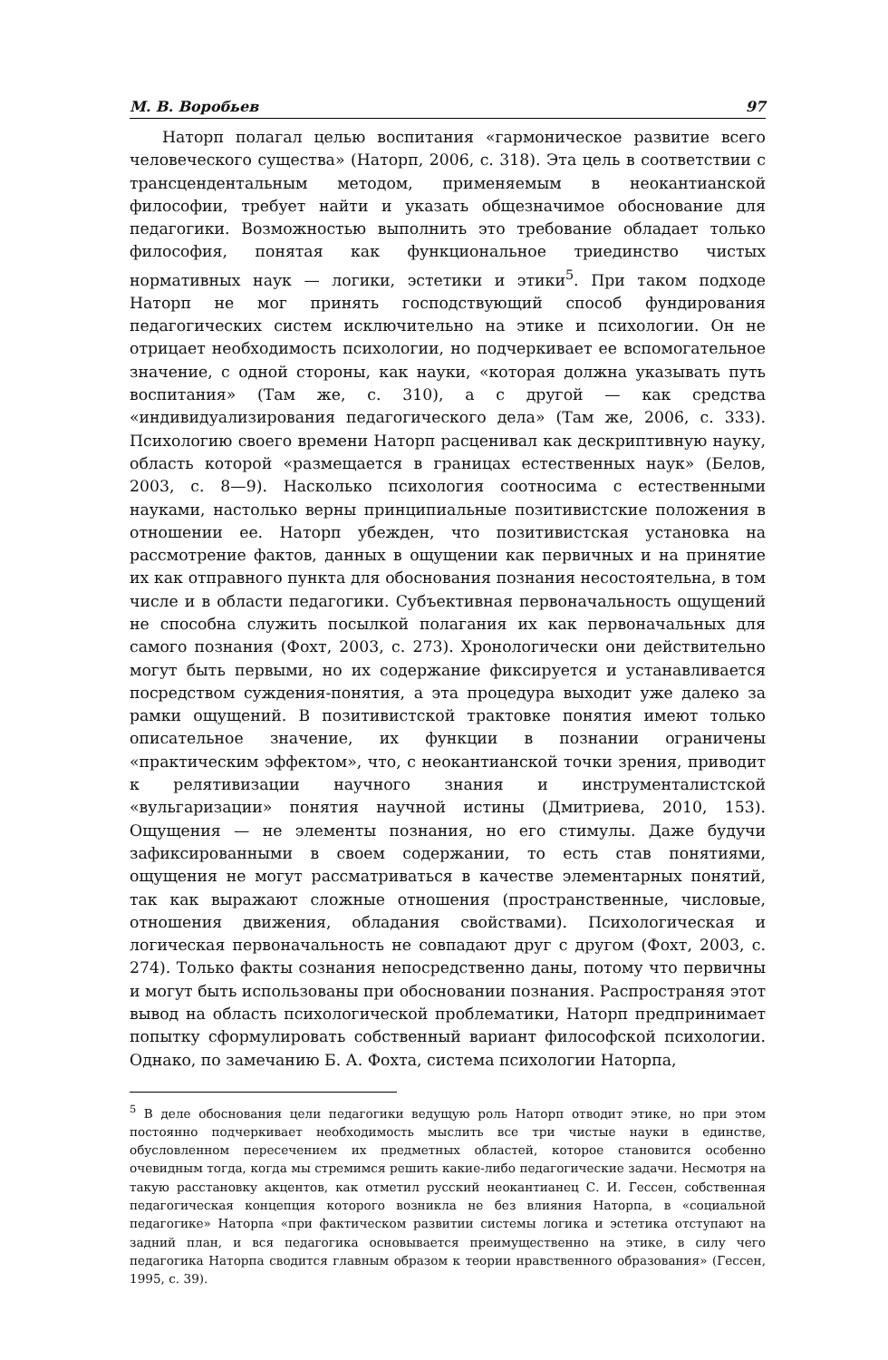М. В. Воробьев 97
Наторп полагал целью воспитания «гармоническое развитие всего человеческого существа» (Наторп, 2006, с. 318). Эта цель в соответствии с трансцендентальным методом, применяемым в неокантианской философии, требует найти и указать общезначимое обоснование для педагогики. Возможностью выполнить это требование обладает только философия, понятая как функциональное триединство чистых нормативных наук — логики, эстетики и этики<sup>5</sup>. При таком подходе Наторп не мог принять господствующий способ фундирования педагогических систем исключительно на этике и психологии. Он не отрицает необходимость психологии, но подчеркивает ее вспомогательное значение, с одной стороны, как науки, «которая должна указывать путь воспитания» (Там же, с. 310), а с другой — как средства «индивидуализирования педагогического дела» (Там же, 2006, с. 333). Психологию своего времени Наторп расценивал как дескриптивную науку, область которой «размещается в границах естественных наук» (Белов, 2003, с. 8—9). Насколько психология соотносима с естественными науками, настолько верны принципиальные позитивистские положения в отношении ее. Наторп убежден, что позитивистская установка на рассмотрение фактов, данных в ощущении как первичных и на принятие их как отправного пункта для обоснования познания несостоятельна, в том числе и в области педагогики. Субъективная первоначальность ощущений не способна служить посылкой полагания их как первоначальных для самого познания (Фохт, 2003, с. 273). Хронологически они действительно могут быть первыми, но их содержание фиксируется и устанавливается посредством суждения-понятия, а эта процедура выходит уже далеко за рамки ощущений. В позитивистской трактовке понятия имеют только описательное значение, их функции в познании ограничены «практическим эффектом», что, с неокантианской точки зрения, приводит к релятивизации научного знания и инструменталистской «вульгаризации» понятия научной истины (Дмитриева, 2010, 153). Ощущения — не элементы познания, но его стимулы. Даже будучи зафиксированными в своем содержании, то есть став понятиями, ощущения не могут рассматриваться в качестве элементарных понятий, так как выражают сложные отношения (пространственные, числовые, отношения движения, обладания свойствами). Психологическая и логическая первоначальность не совпадают друг с другом (Фохт, 2003, с. 274). Только факты сознания непосредственно даны, потому что первичны и могут быть использованы при обосновании познания. Распространяя этот вывод на область психологической проблематики, Наторп предпринимает попытку сформулировать собственный вариант философской психологии. Однако, по замечанию Б. А. Фохта, система психологии Наторпа,
<sup>5</sup> В деле обоснования цели педагогики ведущую роль Наторп отводит этике, но при этом постоянно подчеркивает необходимость мыслить все три чистые науки в единстве, обусловленном пересечением их предметных областей, которое становится особенно очевидным тогда, когда мы стремимся решить какие-либо педагогические задачи. Несмотря на такую расстановку акцентов, как отметил русский неокантианец С. И. Гессен, собственная педагогическая концепция которого возникла не без влияния Наторпа, в «социальной педагогике» Наторпа «при фактическом развитии системы логика и эстетика отступают на задний план, и вся педагогика основывается преимущественно на этике, в силу чего педагогика Наторпа сводится главным образом к теории нравственного образования» (Гессен, 1995, с. 39).